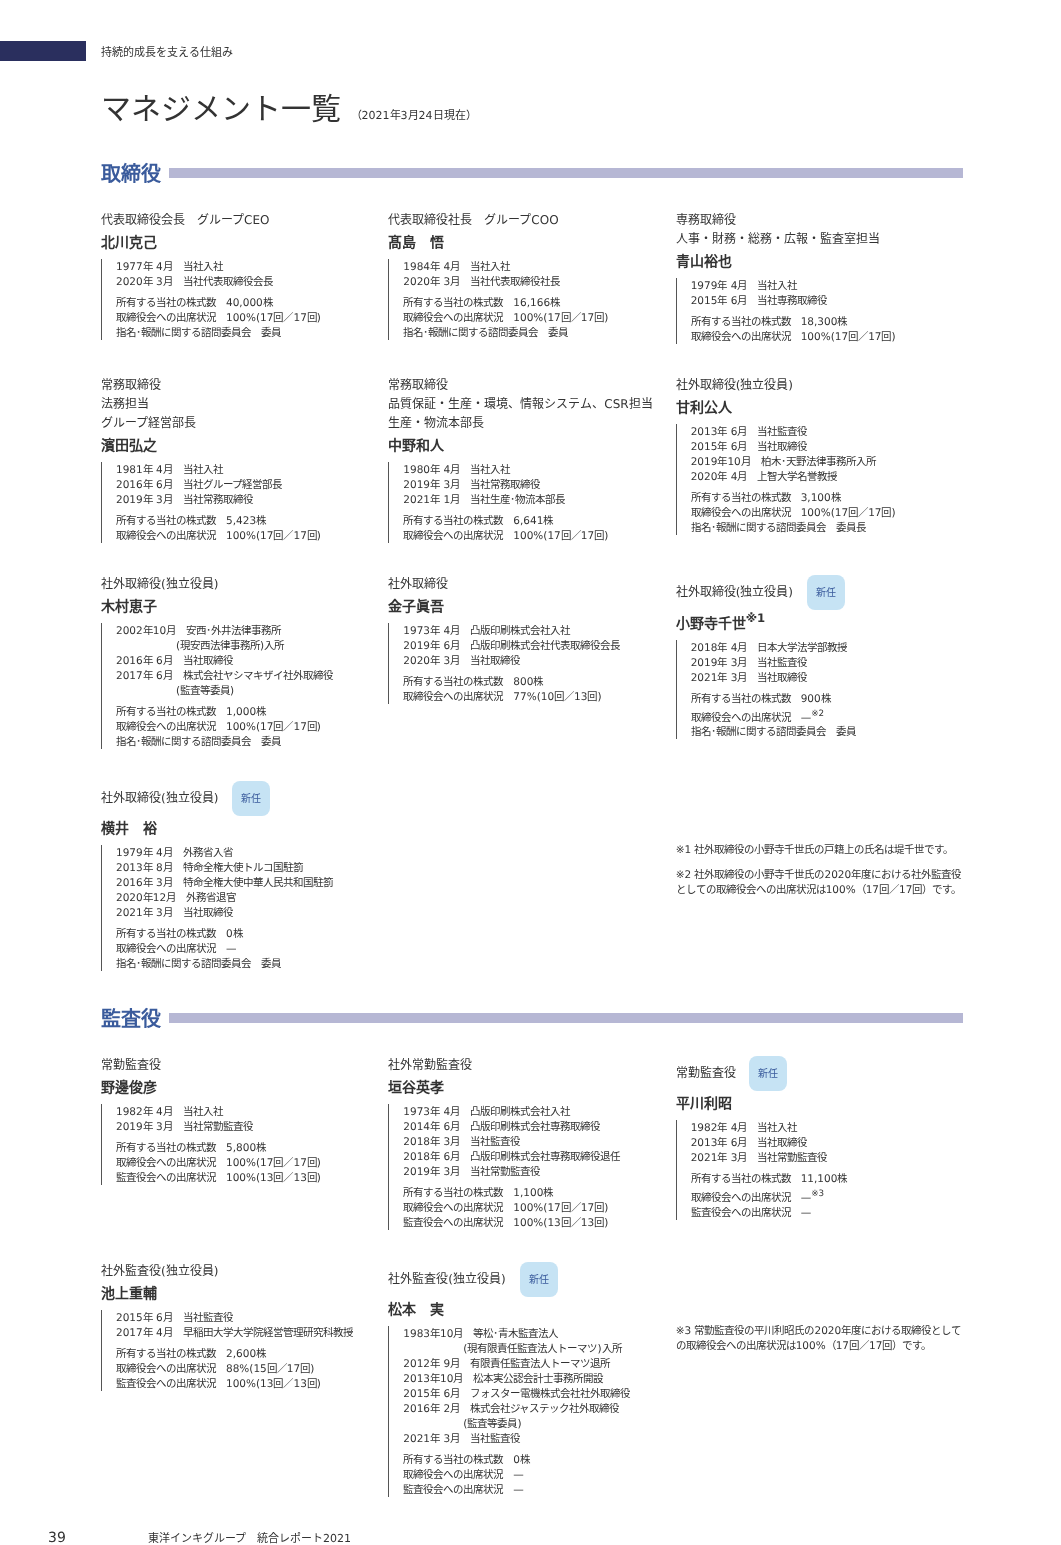持続的成長を支える仕組み
マネジメント一覧 （2021年3月24日現在）
取締役
代表取締役会長　グループCEO
北川克己
1977年 4月　当社入社
2020年 3月　当社代表取締役会長
所有する当社の株式数　40,000株
取締役会への出席状況　100%(17回／17回)
指名･報酬に関する諮問委員会　委員
代表取締役社長　グループCOO
髙島　悟
1984年 4月　当社入社
2020年 3月　当社代表取締役社長
所有する当社の株式数　16,166株
取締役会への出席状況　100%(17回／17回)
指名･報酬に関する諮問委員会　委員
専務取締役
人事・財務・総務・広報・監査室担当
青山裕也
1979年 4月　当社入社
2015年 6月　当社専務取締役
所有する当社の株式数　18,300株
取締役会への出席状況　100%(17回／17回)
常務取締役
法務担当
グループ経営部長
濱田弘之
1981年 4月　当社入社
2016年 6月　当社グループ経営部長
2019年 3月　当社常務取締役
所有する当社の株式数　5,423株
取締役会への出席状況　100%(17回／17回)
常務取締役
品質保証・生産・環境、情報システム、CSR担当
生産・物流本部長
中野和人
1980年 4月　当社入社
2019年 3月　当社常務取締役
2021年 1月　当社生産･物流本部長
所有する当社の株式数　6,641株
取締役会への出席状況　100%(17回／17回)
社外取締役(独立役員)
甘利公人
2013年 6月　当社監査役
2015年 6月　当社取締役
2019年10月　柏木･天野法律事務所入所
2020年 4月　上智大学名誉教授
所有する当社の株式数　3,100株
取締役会への出席状況　100%(17回／17回)
指名･報酬に関する諮問委員会　委員長
社外取締役(独立役員)
木村恵子
2002年10月　安西･外井法律事務所
　　　　　　(現安西法律事務所)入所
2016年 6月　当社取締役
2017年 6月　株式会社ヤシマキザイ社外取締役
　　　　　　(監査等委員)
所有する当社の株式数　1,000株
取締役会への出席状況　100%(17回／17回)
指名･報酬に関する諮問委員会　委員
社外取締役
金子眞吾
1973年 4月　凸版印刷株式会社入社
2019年 6月　凸版印刷株式会社代表取締役会長
2020年 3月　当社取締役
所有する当社の株式数　800株
取締役会への出席状況　77%(10回／13回)
社外取締役(独立役員) 新任
小野寺千世<sup>※1</sup>
2018年 4月　日本大学法学部教授
2019年 3月　当社監査役
2021年 3月　当社取締役
所有する当社の株式数　900株
取締役会への出席状況　—<sup>※2</sup>
指名･報酬に関する諮問委員会　委員
社外取締役(独立役員) 新任
横井　裕
1979年 4月　外務省入省
2013年 8月　特命全権大使トルコ国駐箚
2016年 3月　特命全権大使中華人民共和国駐箚
2020年12月　外務省退官
2021年 3月　当社取締役
所有する当社の株式数　0株
取締役会への出席状況　—
指名･報酬に関する諮問委員会　委員
※1 社外取締役の小野寺千世氏の戸籍上の氏名は堤千世です。
※2 社外取締役の小野寺千世氏の2020年度における社外監査役としての取締役会への出席状況は100%（17回／17回）です。
監査役
常勤監査役
野邊俊彦
1982年 4月　当社入社
2019年 3月　当社常勤監査役
所有する当社の株式数　5,800株
取締役会への出席状況　100%(17回／17回)
監査役会への出席状況　100%(13回／13回)
社外常勤監査役
垣谷英孝
1973年 4月　凸版印刷株式会社入社
2014年 6月　凸版印刷株式会社専務取締役
2018年 3月　当社監査役
2018年 6月　凸版印刷株式会社専務取締役退任
2019年 3月　当社常勤監査役
所有する当社の株式数　1,100株
取締役会への出席状況　100%(17回／17回)
監査役会への出席状況　100%(13回／13回)
常勤監査役 新任
平川利昭
1982年 4月　当社入社
2013年 6月　当社取締役
2021年 3月　当社常勤監査役
所有する当社の株式数　11,100株
取締役会への出席状況　—<sup>※3</sup>
監査役会への出席状況　—
社外監査役(独立役員)
池上重輔
2015年 6月　当社監査役
2017年 4月　早稲田大学大学院経営管理研究科教授
所有する当社の株式数　2,600株
取締役会への出席状況　88%(15回／17回)
監査役会への出席状況　100%(13回／13回)
社外監査役(独立役員) 新任
松本　実
1983年10月　等松･青木監査法人
　　　　　　(現有限責任監査法人トーマツ)入所
2012年 9月　有限責任監査法人トーマツ退所
2013年10月　松本実公認会計士事務所開設
2015年 6月　フォスター電機株式会社社外取締役
2016年 2月　株式会社ジャステック社外取締役
　　　　　　(監査等委員)
2021年 3月　当社監査役
所有する当社の株式数　0株
取締役会への出席状況　—
監査役会への出席状況　—
※3 常勤監査役の平川利昭氏の2020年度における取締役としての取締役会への出席状況は100%（17回／17回）です。
39 東洋インキグループ　統合レポート2021